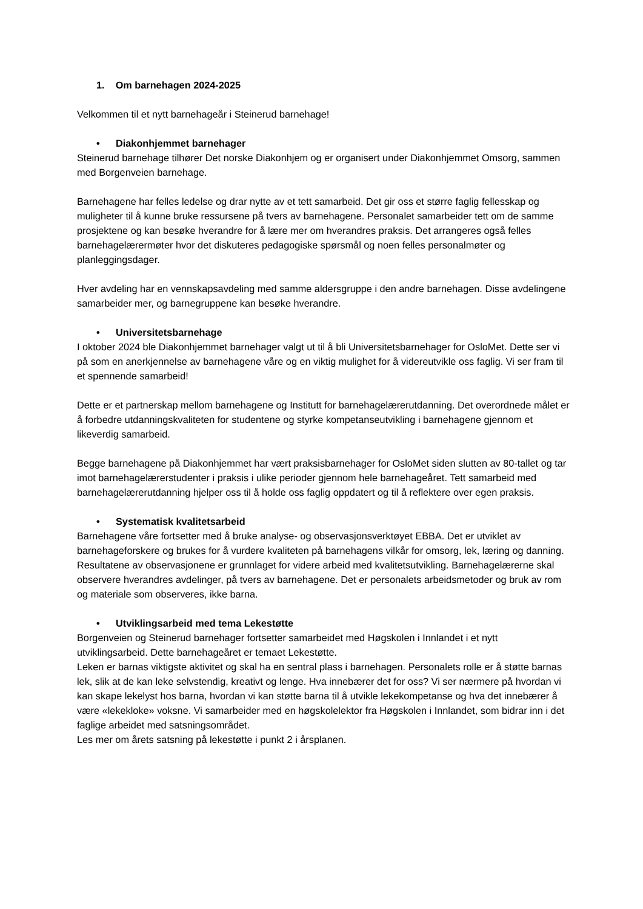1. Om barnehagen 2024-2025
Velkommen til et nytt barnehageår i Steinerud barnehage!
• Diakonhjemmet barnehager
Steinerud barnehage tilhører Det norske Diakonhjem og er organisert under Diakonhjemmet Omsorg, sammen med Borgenveien barnehage.
Barnehagene har felles ledelse og drar nytte av et tett samarbeid. Det gir oss et større faglig fellesskap og muligheter til å kunne bruke ressursene på tvers av barnehagene. Personalet samarbeider tett om de samme prosjektene og kan besøke hverandre for å lære mer om hverandres praksis. Det arrangeres også felles barnehagelærermøter hvor det diskuteres pedagogiske spørsmål og noen felles personalmøter og planleggingsdager.
Hver avdeling har en vennskapsavdeling med samme aldersgruppe i den andre barnehagen. Disse avdelingene samarbeider mer, og barnegruppene kan besøke hverandre.
• Universitetsbarnehage
I oktober 2024 ble Diakonhjemmet barnehager valgt ut til å bli Universitetsbarnehager for OsloMet. Dette ser vi på som en anerkjennelse av barnehagene våre og en viktig mulighet for å videreutvikle oss faglig. Vi ser fram til et spennende samarbeid!
Dette er et partnerskap mellom barnehagene og Institutt for barnehagelærerutdanning. Det overordnede målet er å forbedre utdanningskvaliteten for studentene og styrke kompetanseutvikling i barnehagene gjennom et likeverdig samarbeid.
Begge barnehagene på Diakonhjemmet har vært praksisbarnehager for OsloMet siden slutten av 80-tallet og tar imot barnehagelærerstudenter i praksis i ulike perioder gjennom hele barnehageåret. Tett samarbeid med barnehagelærerutdanning hjelper oss til å holde oss faglig oppdatert og til å reflektere over egen praksis.
• Systematisk kvalitetsarbeid
Barnehagene våre fortsetter med å bruke analyse- og observasjonsverktøyet EBBA. Det er utviklet av barnehageforskere og brukes for å vurdere kvaliteten på barnehagens vilkår for omsorg, lek, læring og danning. Resultatene av observasjonene er grunnlaget for videre arbeid med kvalitetsutvikling. Barnehagelærerne skal observere hverandres avdelinger, på tvers av barnehagene. Det er personalets arbeidsmetoder og bruk av rom og materiale som observeres, ikke barna.
• Utviklingsarbeid med tema Lekestøtte
Borgenveien og Steinerud barnehager fortsetter samarbeidet med Høgskolen i Innlandet i et nytt utviklingsarbeid. Dette barnehageåret er temaet Lekestøtte.
Leken er barnas viktigste aktivitet og skal ha en sentral plass i barnehagen. Personalets rolle er å støtte barnas lek, slik at de kan leke selvstendig, kreativt og lenge. Hva innebærer det for oss? Vi ser nærmere på hvordan vi kan skape lekelyst hos barna, hvordan vi kan støtte barna til å utvikle lekekompetanse og hva det innebærer å være «lekekloke» voksne. Vi samarbeider med en høgskolelektor fra Høgskolen i Innlandet, som bidrar inn i det faglige arbeidet med satsningsområdet.
Les mer om årets satsning på lekestøtte i punkt 2 i årsplanen.